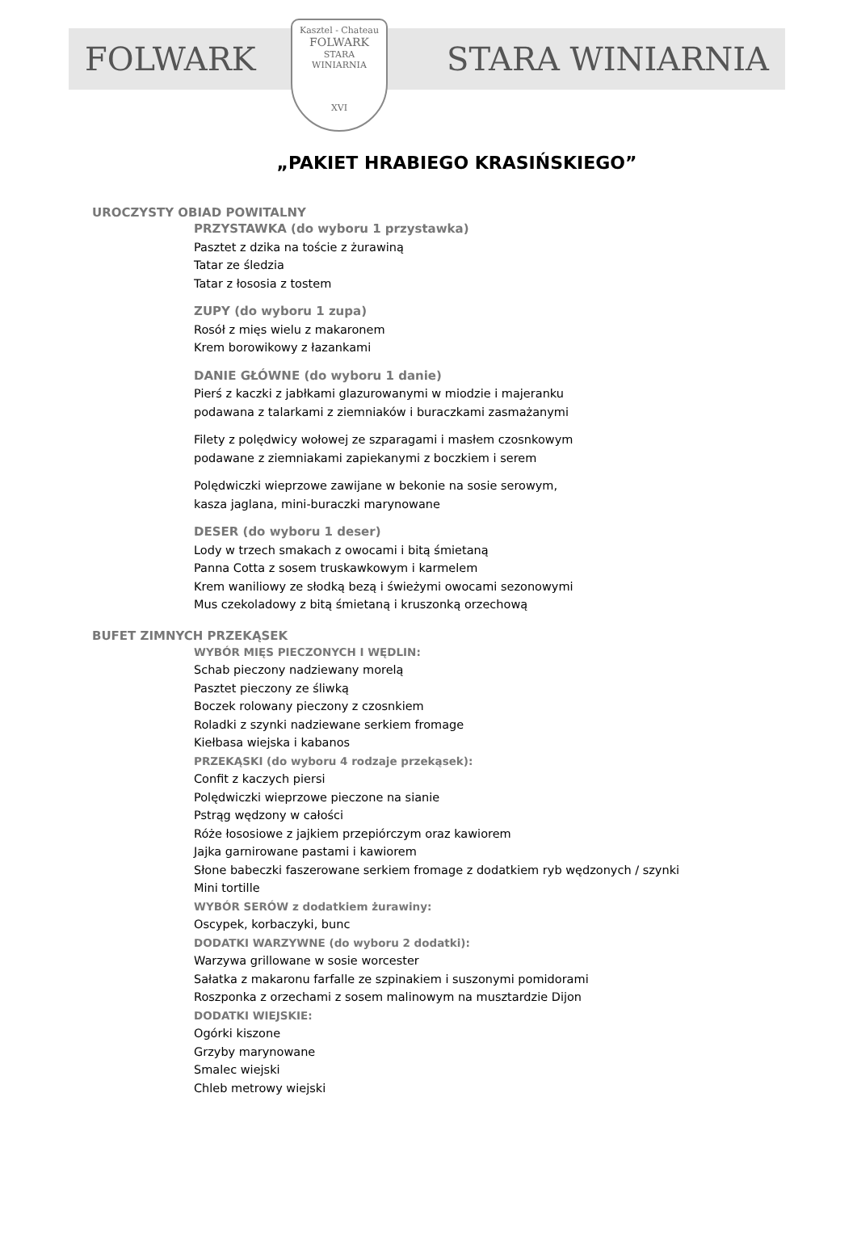FOLWARK STARA WINIARNIA
Kasztel - Chateau
FOLWARK
STARA
WINIARNIA
XVI
„PAKIET HRABIEGO KRASIŃSKIEGO”
UROCZYSTY OBIAD POWITALNY
PRZYSTAWKA (do wyboru 1 przystawka)
Pasztet z dzika na toście z żurawiną
Tatar ze śledzia
Tatar z łososia z tostem
ZUPY (do wyboru 1 zupa)
Rosół z mięs wielu z makaronem
Krem borowikowy z łazankami
DANIE GŁÓWNE (do wyboru 1 danie)
Pierś z kaczki z jabłkami glazurowanymi w miodzie i majeranku
podawana z talarkami z ziemniaków i buraczkami zasmażanymi
Filety z polędwicy wołowej ze szparagami i masłem czosnkowym
podawane z ziemniakami zapiekanymi z boczkiem i serem
Polędwiczki wieprzowe zawijane w bekonie na sosie serowym,
kasza jaglana, mini-buraczki marynowane
DESER (do wyboru 1 deser)
Lody w trzech smakach z owocami i bitą śmietaną
Panna Cotta z sosem truskawkowym i karmelem
Krem waniliowy ze słodką bezą i świeżymi owocami sezonowymi
Mus czekoladowy z bitą śmietaną i kruszonką orzechową
BUFET ZIMNYCH PRZEKĄSEK
WYBÓR MIĘS PIECZONYCH I WĘDLIN:
Schab pieczony nadziewany morelą
Pasztet pieczony ze śliwką
Boczek rolowany pieczony z czosnkiem
Roladki z szynki nadziewane serkiem fromage
Kiełbasa wiejska i kabanos
PRZEKĄSKI (do wyboru 4 rodzaje przekąsek):
Confit z kaczych piersi
Polędwiczki wieprzowe pieczone na sianie
Pstrąg wędzony w całości
Róże łososiowe z jajkiem przepiórczym oraz kawiorem
Jajka garnirowane pastami i kawiorem
Słone babeczki faszerowane serkiem fromage z dodatkiem ryb wędzonych / szynki
Mini tortille
WYBÓR SERÓW z dodatkiem żurawiny:
Oscypek, korbaczyki, bunc
DODATKI WARZYWNE (do wyboru 2 dodatki):
Warzywa grillowane w sosie worcester
Sałatka z makaronu farfalle ze szpinakiem i suszonymi pomidorami
Roszponka z orzechami z sosem malinowym na musztardzie Dijon
DODATKI WIEJSKIE:
Ogórki kiszone
Grzyby marynowane
Smalec wiejski
Chleb metrowy wiejski